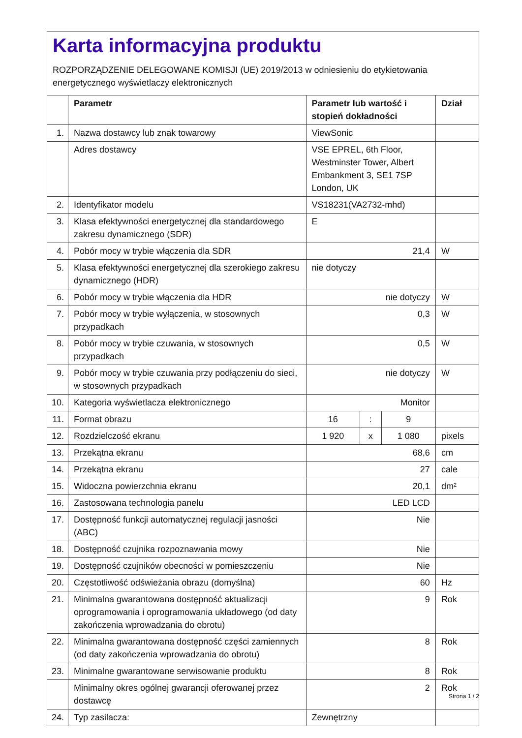Karta informacyjna produktu
ROZPORZĄDZENIE DELEGOWANE KOMISJI (UE) 2019/2013 w odniesieniu do etykietowania energetycznego wyświetlaczy elektronicznych
| | Parametr | Parametr lub wartość i stopień dokładności | | | Dział |
| --- | --- | --- | --- | --- | --- |
| 1. | Nazwa dostawcy lub znak towarowy | ViewSonic | | | |
| | Adres dostawcy | VSE EPREL, 6th Floor, Westminster Tower, Albert Embankment 3, SE1 7SP London, UK | | | |
| 2. | Identyfikator modelu | VS18231(VA2732-mhd) | | | |
| 3. | Klasa efektywności energetycznej dla standardowego zakresu dynamicznego (SDR) | E | | | |
| 4. | Pobór mocy w trybie włączenia dla SDR | 21,4 | | | W |
| 5. | Klasa efektywności energetycznej dla szerokiego zakresu dynamicznego (HDR) | nie dotyczy | | | |
| 6. | Pobór mocy w trybie włączenia dla HDR | nie dotyczy | | | W |
| 7. | Pobór mocy w trybie wyłączenia, w stosownych przypadkach | 0,3 | | | W |
| 8. | Pobór mocy w trybie czuwania, w stosownych przypadkach | 0,5 | | | W |
| 9. | Pobór mocy w trybie czuwania przy podłączeniu do sieci, w stosownych przypadkach | nie dotyczy | | | W |
| 10. | Kategoria wyświetlacza elektronicznego | Monitor | | | |
| 11. | Format obrazu | 16 | : | 9 | |
| 12. | Rozdzielczość ekranu | 1 920 | x | 1 080 | pixels |
| 13. | Przekątna ekranu | 68,6 | | | cm |
| 14. | Przekątna ekranu | 27 | | | cale |
| 15. | Widoczna powierzchnia ekranu | 20,1 | | | dm² |
| 16. | Zastosowana technologia panelu | LED LCD | | | |
| 17. | Dostępność funkcji automatycznej regulacji jasności (ABC) | Nie | | | |
| 18. | Dostępność czujnika rozpoznawania mowy | Nie | | | |
| 19. | Dostępność czujników obecności w pomieszczeniu | Nie | | | |
| 20. | Częstotliwość odświeżania obrazu (domyślna) | 60 | | | Hz |
| 21. | Minimalna gwarantowana dostępność aktualizacji oprogramowania i oprogramowania układowego (od daty zakończenia wprowadzania do obrotu) | 9 | | | Rok |
| 22. | Minimalna gwarantowana dostępność części zamiennych (od daty zakończenia wprowadzania do obrotu) | 8 | | | Rok |
| 23. | Minimalne gwarantowane serwisowanie produktu | 8 | | | Rok |
| | Minimalny okres ogólnej gwarancji oferowanej przez dostawcę | 2 | | | Rok |
| 24. | Typ zasilacza: | Zewnętrzny | | | |
Strona 1 / 2